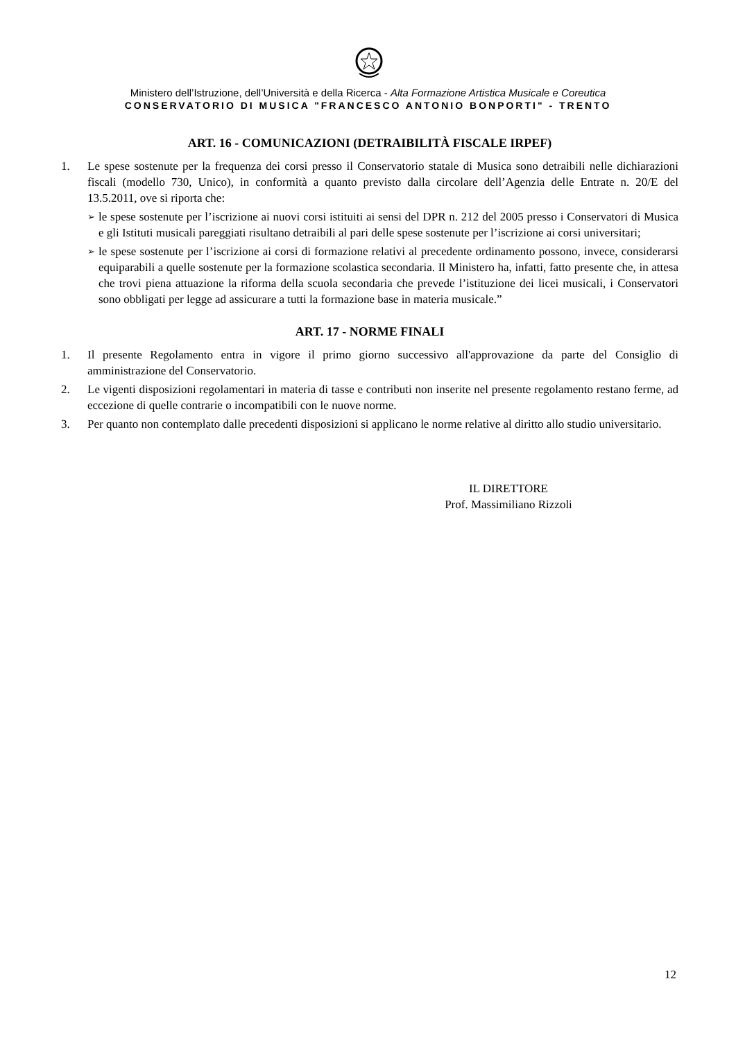Ministero dell’Istruzione, dell’Università e della Ricerca - Alta Formazione Artistica Musicale e Coreutica
CONSERVATORIO DI MUSICA "FRANCESCO ANTONIO BONPORTI" - TRENTO
ART. 16 - COMUNICAZIONI (DETRAIBILITÀ FISCALE IRPEF)
1. Le spese sostenute per la frequenza dei corsi presso il Conservatorio statale di Musica sono detraibili nelle dichiarazioni fiscali (modello 730, Unico), in conformità a quanto previsto dalla circolare dell’Agenzia delle Entrate n. 20/E del 13.5.2011, ove si riporta che:
➢ le spese sostenute per l’iscrizione ai nuovi corsi istituiti ai sensi del DPR n. 212 del 2005 presso i Conservatori di Musica e gli Istituti musicali pareggiati risultano detraibili al pari delle spese sostenute per l’iscrizione ai corsi universitari;
➢ le spese sostenute per l’iscrizione ai corsi di formazione relativi al precedente ordinamento possono, invece, considerarsi equiparabili a quelle sostenute per la formazione scolastica secondaria. Il Ministero ha, infatti, fatto presente che, in attesa che trovi piena attuazione la riforma della scuola secondaria che prevede l’istituzione dei licei musicali, i Conservatori sono obbligati per legge ad assicurare a tutti la formazione base in materia musicale.”
ART. 17 - NORME FINALI
1. Il presente Regolamento entra in vigore il primo giorno successivo all'approvazione da parte del Consiglio di amministrazione del Conservatorio.
2. Le vigenti disposizioni regolamentari in materia di tasse e contributi non inserite nel presente regolamento restano ferme, ad eccezione di quelle contrarie o incompatibili con le nuove norme.
3. Per quanto non contemplato dalle precedenti disposizioni si applicano le norme relative al diritto allo studio universitario.
IL DIRETTORE
Prof. Massimiliano Rizzoli
12